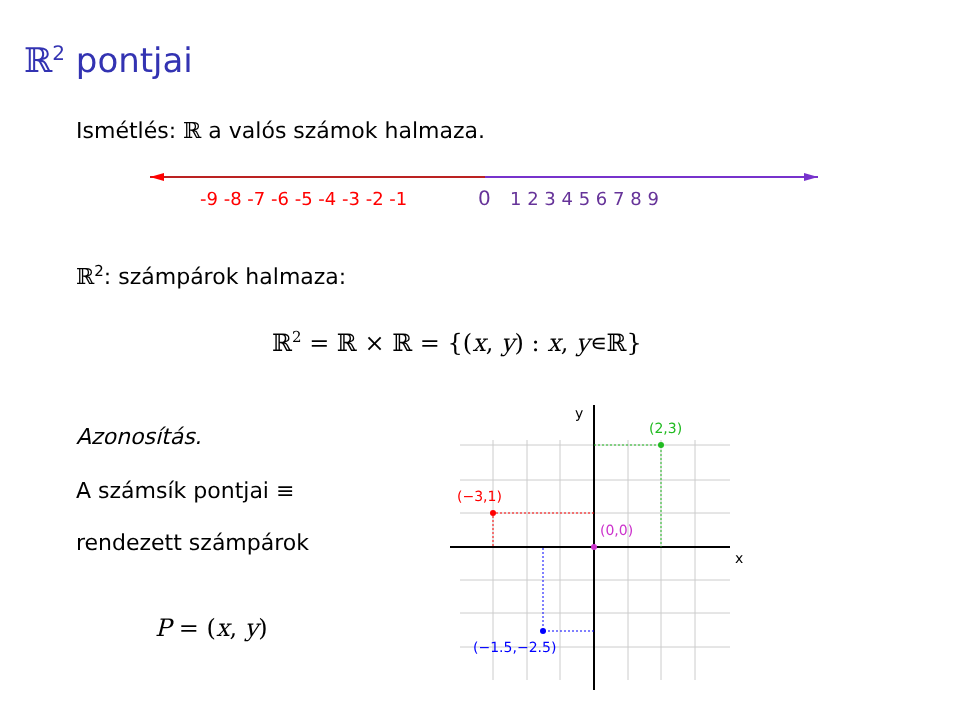ℝ<sup>2</sup> pontjai
Ismétlés: ℝ a valós számok halmaza.
-9 -8 -7 -6 -5 -4 -3 -2 -1
0
1 2 3 4 5 6 7 8 9
ℝ<sup>2</sup>: számpárok halmaza:
ℝ<sup>2</sup> = ℝ × ℝ = {(x, y) : x, y∊ℝ}
Azonosítás.
A számsík pontjai ≡
rendezett számpárok
P = (x, y)
x
y
(2,3)
(−3,1)
(0,0)
(−1.5,−2.5)